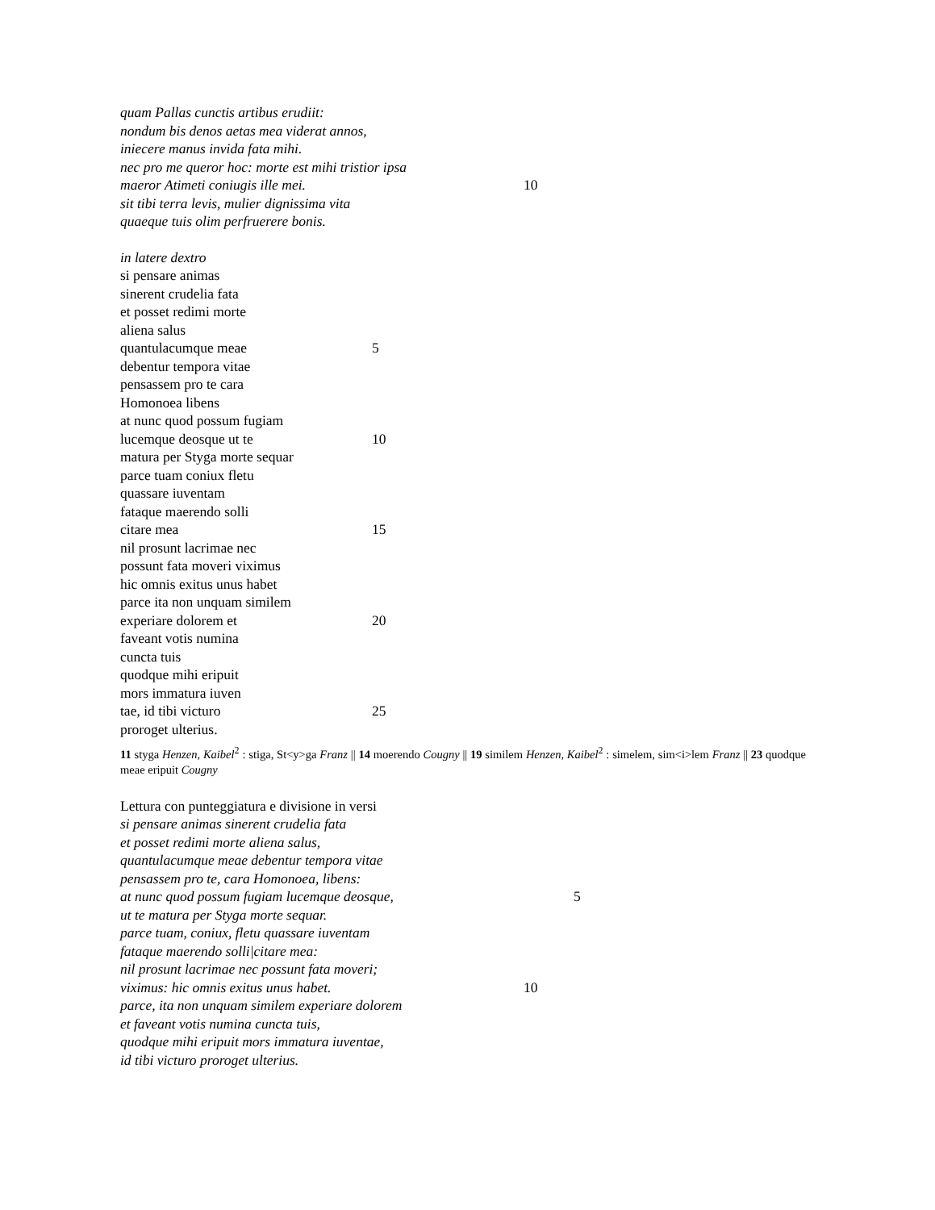quam Pallas cunctis artibus erudiit:
nondum bis denos aetas mea viderat annos,
iniecere manus invida fata mihi.
nec pro me queror hoc: morte est mihi tristior ipsa
maeror Atimeti coniugis ille mei. 10
sit tibi terra levis, mulier dignissima vita
quaeque tuis olim perfruerere bonis.
in latere dextro
si pensare animas
sinerent crudelia fata
et posset redimi morte
aliena salus
quantulacumque meae 5
debentur tempora vitae
pensassem pro te cara
Homonoea libens
at nunc quod possum fugiam
lucemque deosque ut te 10
matura per Styga morte sequar
parce tuam coniux fletu
quassare iuventam
fataque maerendo solli
citare mea 15
nil prosunt lacrimae nec
possunt fata moveri viximus
hic omnis exitus unus habet
parce ita non unquam similem
experiare dolorem et 20
faveant votis numina
cuncta tuis
quodque mihi eripuit
mors immatura iuven
tae, id tibi victuro 25
proroget ulterius.
11 styga Henzen, Kaibel<sup>2</sup> : stiga, St<y>ga Franz || 14 moerendo Cougny || 19 similem Henzen, Kaibel<sup>2</sup> : simelem, sim<i>lem Franz || 23 quodque meae eripuit Cougny
Lettura con punteggiatura e divisione in versi
si pensare animas sinerent crudelia fata
et posset redimi morte aliena salus,
quantulacumque meae debentur tempora vitae
pensassem pro te, cara Homonoea, libens:
at nunc quod possum fugiam lucemque deosque, 5
ut te matura per Styga morte sequar.
parce tuam, coniux, fletu quassare iuventam
fataque maerendo solli|citare mea:
nil prosunt lacrimae nec possunt fata moveri;
viximus: hic omnis exitus unus habet. 10
parce, ita non unquam similem experiare dolorem
et faveant votis numina cuncta tuis,
quodque mihi eripuit mors immatura iuventae,
id tibi victuro proroget ulterius.